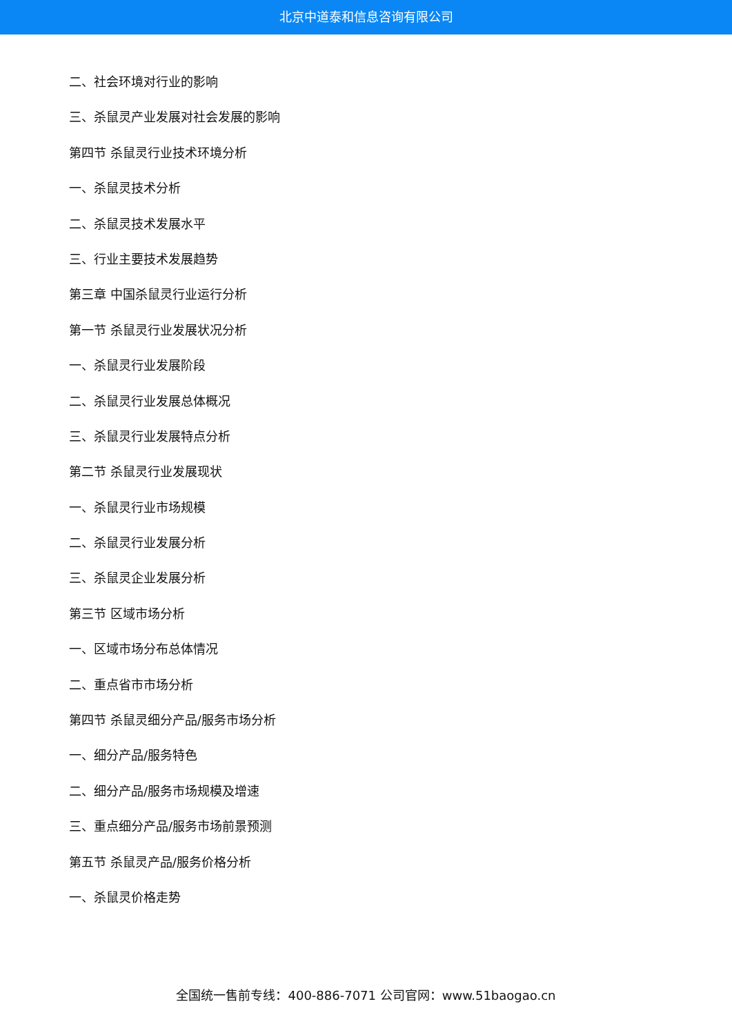北京中道泰和信息咨询有限公司
二、社会环境对行业的影响
三、杀鼠灵产业发展对社会发展的影响
第四节 杀鼠灵行业技术环境分析
一、杀鼠灵技术分析
二、杀鼠灵技术发展水平
三、行业主要技术发展趋势
第三章 中国杀鼠灵行业运行分析
第一节 杀鼠灵行业发展状况分析
一、杀鼠灵行业发展阶段
二、杀鼠灵行业发展总体概况
三、杀鼠灵行业发展特点分析
第二节 杀鼠灵行业发展现状
一、杀鼠灵行业市场规模
二、杀鼠灵行业发展分析
三、杀鼠灵企业发展分析
第三节 区域市场分析
一、区域市场分布总体情况
二、重点省市市场分析
第四节 杀鼠灵细分产品/服务市场分析
一、细分产品/服务特色
二、细分产品/服务市场规模及增速
三、重点细分产品/服务市场前景预测
第五节 杀鼠灵产品/服务价格分析
一、杀鼠灵价格走势
全国统一售前专线：400-886-7071 公司官网：www.51baogao.cn